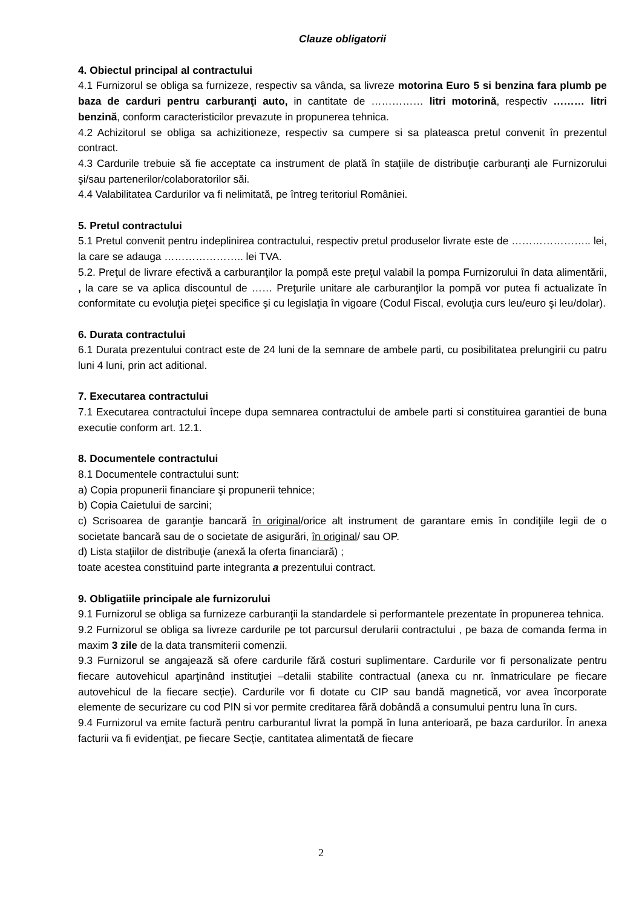Clauze obligatorii
4. Obiectul principal al contractului
4.1 Furnizorul se obliga sa furnizeze, respectiv sa vânda, sa livreze motorina Euro 5 si benzina fara plumb pe baza de carduri pentru carburanţi auto, in cantitate de …………… litri motorină, respectiv ……… litri benzină, conform caracteristicilor prevazute in propunerea tehnica.
4.2 Achizitorul se obliga sa achizitioneze, respectiv sa cumpere si sa plateasca pretul convenit în prezentul contract.
4.3 Cardurile trebuie să fie acceptate ca instrument de plată în staţiile de distribuţie carburanţi ale Furnizorului şi/sau partenerilor/colaboratorilor săi.
4.4 Valabilitatea Cardurilor va fi nelimitată, pe întreg teritoriul României.
5. Pretul contractului
5.1 Pretul convenit pentru indeplinirea contractului, respectiv pretul produselor livrate este de ………………….. lei, la care se adauga ………………….. lei TVA.
5.2. Preţul de livrare efectivă a carburanţilor la pompă este preţul valabil la pompa Furnizorului în data alimentării, , la care se va aplica discountul de …… Preţurile unitare ale carburanţilor la pompă vor putea fi actualizate în conformitate cu evoluţia pieţei specifice şi cu legislaţia în vigoare (Codul Fiscal, evoluţia curs leu/euro şi leu/dolar).
6. Durata contractului
6.1 Durata prezentului contract este de 24 luni de la semnare de ambele parti, cu posibilitatea prelungirii cu patru luni 4 luni, prin act aditional.
7. Executarea contractului
7.1 Executarea contractului începe dupa semnarea contractului de ambele parti si constituirea garantiei de buna executie conform art. 12.1.
8. Documentele contractului
8.1 Documentele contractului sunt:
a) Copia propunerii financiare şi propunerii tehnice;
b) Copia Caietului de sarcini;
c) Scrisoarea de garanţie bancară în original/orice alt instrument de garantare emis în condiţiile legii de o societate bancară sau de o societate de asigurări, în original/ sau OP.
d) Lista staţiilor de distribuţie (anexă la oferta financiară) ;
toate acestea constituind parte integranta a prezentului contract.
9. Obligatiile principale ale furnizorului
9.1 Furnizorul se obliga sa furnizeze carburanţii la standardele si performantele prezentate în propunerea tehnica.
9.2 Furnizorul se obliga sa livreze cardurile pe tot parcursul derularii contractului , pe baza de comanda ferma in maxim 3 zile de la data transmiterii comenzii.
9.3 Furnizorul se angajează să ofere cardurile fără costuri suplimentare. Cardurile vor fi personalizate pentru fiecare autovehicul aparţinând instituţiei –detalii stabilite contractual (anexa cu nr. înmatriculare pe fiecare autovehicul de la fiecare secție). Cardurile vor fi dotate cu CIP sau bandă magnetică, vor avea încorporate elemente de securizare cu cod PIN si vor permite creditarea fără dobândă a consumului pentru luna în curs.
9.4 Furnizorul va emite factură pentru carburantul livrat la pompă în luna anterioară, pe baza cardurilor. În anexa facturii va fi evidenţiat, pe fiecare Secție, cantitatea alimentată de fiecare
2